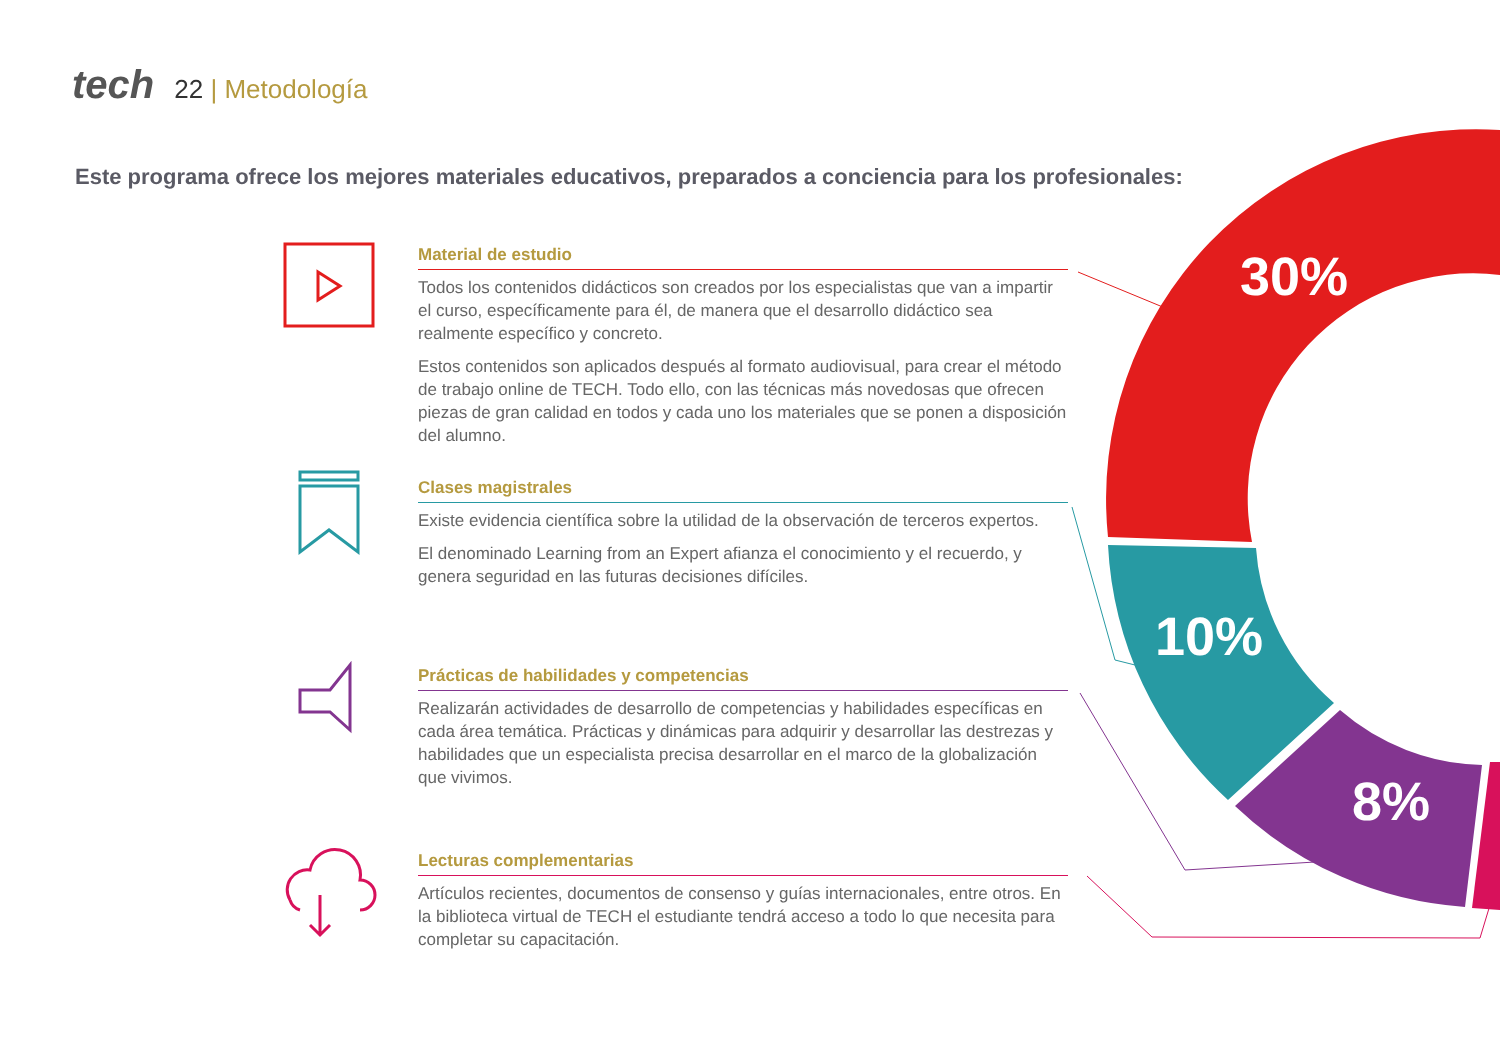tech 22 | Metodología
Este programa ofrece los mejores materiales educativos, preparados a conciencia para los profesionales:
30%
10%
8%
Material de estudio
Todos los contenidos didácticos son creados por los especialistas que van a impartir el curso, específicamente para él, de manera que el desarrollo didáctico sea realmente específico y concreto.
Estos contenidos son aplicados después al formato audiovisual, para crear el método de trabajo online de TECH. Todo ello, con las técnicas más novedosas que ofrecen piezas de gran calidad en todos y cada uno los materiales que se ponen a disposición del alumno.
Clases magistrales
Existe evidencia científica sobre la utilidad de la observación de terceros expertos.
El denominado Learning from an Expert afianza el conocimiento y el recuerdo, y genera seguridad en las futuras decisiones difíciles.
Prácticas de habilidades y competencias
Realizarán actividades de desarrollo de competencias y habilidades específicas en cada área temática. Prácticas y dinámicas para adquirir y desarrollar las destrezas y habilidades que un especialista precisa desarrollar en el marco de la globalización que vivimos.
Lecturas complementarias
Artículos recientes, documentos de consenso y guías internacionales, entre otros. En la biblioteca virtual de TECH el estudiante tendrá acceso a todo lo que necesita para completar su capacitación.